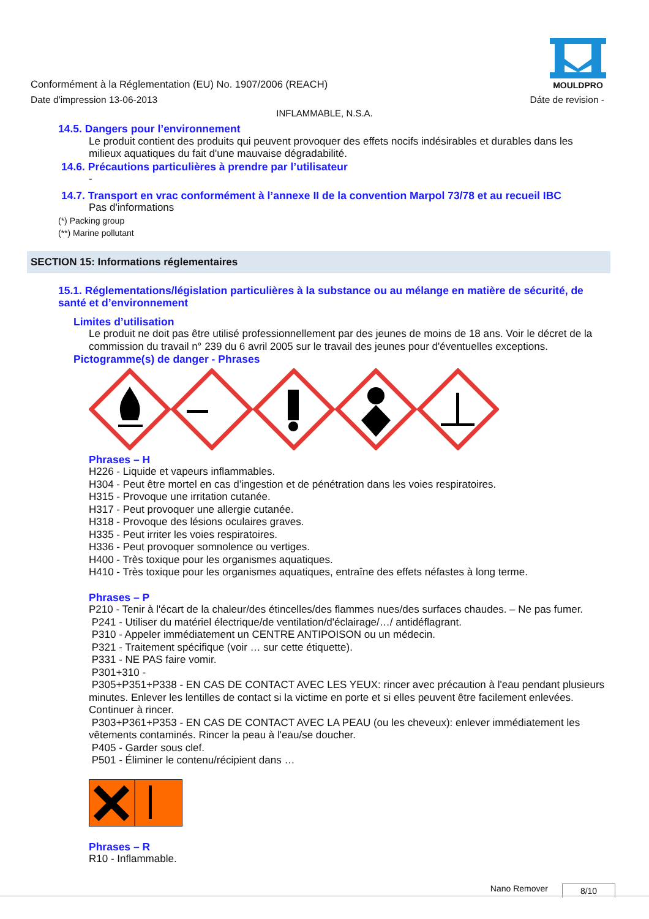MOULDPRO
Conformément à la Réglementation (EU) No. 1907/2006 (REACH)
Date d'impression 13-06-2013 Dáte de revision -
INFLAMMABLE, N.S.A.
14.5. Dangers pour l’environnement
Le produit contient des produits qui peuvent provoquer des effets nocifs indésirables et durables dans les milieux aquatiques du fait d'une mauvaise dégradabilité.
14.6. Précautions particulières à prendre par l’utilisateur
-
14.7. Transport en vrac conformément à l’annexe II de la convention Marpol 73/78 et au recueil IBC
Pas d'informations
(*) Packing group
(**) Marine pollutant
SECTION 15: Informations réglementaires
15.1. Réglementations/législation particulières à la substance ou au mélange en matière de sécurité, de santé et d’environnement
Limites d’utilisation
Le produit ne doit pas être utilisé professionnellement par des jeunes de moins de 18 ans. Voir le décret de la commission du travail n° 239 du 6 avril 2005 sur le travail des jeunes pour d'éventuelles exceptions.
Pictogramme(s) de danger - Phrases
Phrases – H
H226 - Liquide et vapeurs inflammables.
H304 - Peut être mortel en cas d’ingestion et de pénétration dans les voies respiratoires.
H315 - Provoque une irritation cutanée.
H317 - Peut provoquer une allergie cutanée.
H318 - Provoque des lésions oculaires graves.
H335 - Peut irriter les voies respiratoires.
H336 - Peut provoquer somnolence ou vertiges.
H400 - Très toxique pour les organismes aquatiques.
H410 - Très toxique pour les organismes aquatiques, entraîne des effets néfastes à long terme.
Phrases – P
P210 - Tenir à l'écart de la chaleur/des étincelles/des flammes nues/des surfaces chaudes. – Ne pas fumer.
P241 - Utiliser du matériel électrique/de ventilation/d'éclairage/…/ antidéflagrant.
P310 - Appeler immédiatement un CENTRE ANTIPOISON ou un médecin.
P321 - Traitement spécifique (voir … sur cette étiquette).
P331 - NE PAS faire vomir.
P301+310 -
P305+P351+P338 - EN CAS DE CONTACT AVEC LES YEUX: rincer avec précaution à l'eau pendant plusieurs minutes. Enlever les lentilles de contact si la victime en porte et si elles peuvent être facilement enlevées. Continuer à rincer.
P303+P361+P353 - EN CAS DE CONTACT AVEC LA PEAU (ou les cheveux): enlever immédiatement les vêtements contaminés. Rincer la peau à l'eau/se doucher.
P405 - Garder sous clef.
P501 - Éliminer le contenu/récipient dans …
Phrases – R
R10 - Inflammable.
Nano Remover 8/10